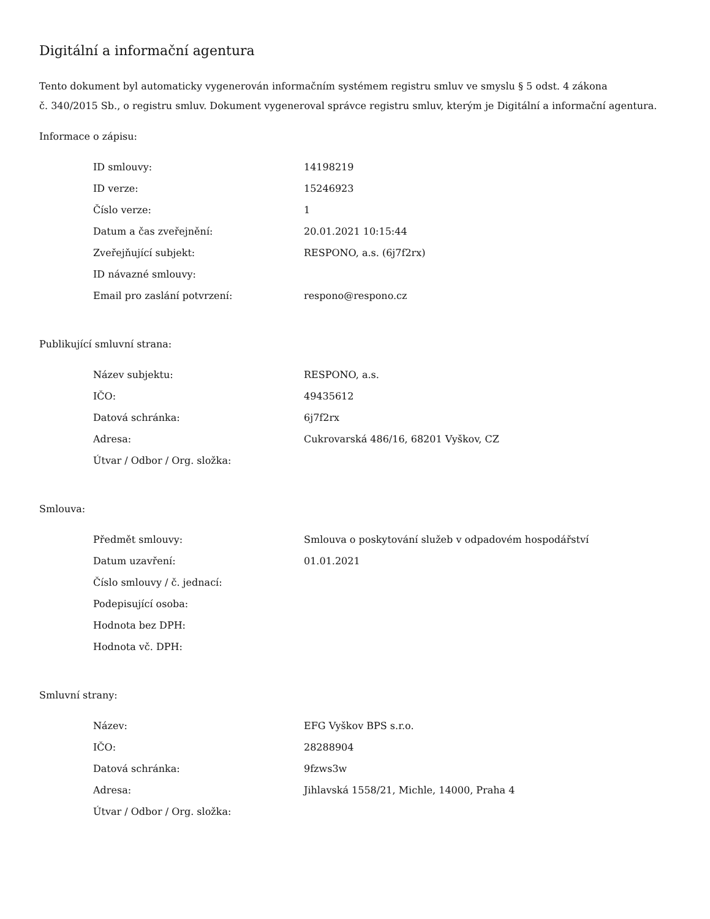Digitální a informační agentura
Tento dokument byl automaticky vygenerován informačním systémem registru smluv ve smyslu § 5 odst. 4 zákona
č. 340/2015 Sb., o registru smluv. Dokument vygeneroval správce registru smluv, kterým je Digitální a informační agentura.
Informace o zápisu:
| ID smlouvy: | 14198219 |
| ID verze: | 15246923 |
| Číslo verze: | 1 |
| Datum a čas zveřejnění: | 20.01.2021 10:15:44 |
| Zveřejňující subjekt: | RESPONO, a.s. (6j7f2rx) |
| ID návazné smlouvy: | |
| Email pro zaslání potvrzení: | respono@respono.cz |
Publikující smluvní strana:
| Název subjektu: | RESPONO, a.s. |
| IČO: | 49435612 |
| Datová schránka: | 6j7f2rx |
| Adresa: | Cukrovarská 486/16, 68201 Vyškov, CZ |
| Útvar / Odbor / Org. složka: | |
Smlouva:
| Předmět smlouvy: | Smlouva o poskytování služeb v odpadovém hospodářství |
| Datum uzavření: | 01.01.2021 |
| Číslo smlouvy / č. jednací: | |
| Podepisující osoba: | |
| Hodnota bez DPH: | |
| Hodnota vč. DPH: | |
Smluvní strany:
| Název: | EFG Vyškov BPS s.r.o. |
| IČO: | 28288904 |
| Datová schránka: | 9fzws3w |
| Adresa: | Jihlavská 1558/21, Michle, 14000, Praha 4 |
| Útvar / Odbor / Org. složka: | |